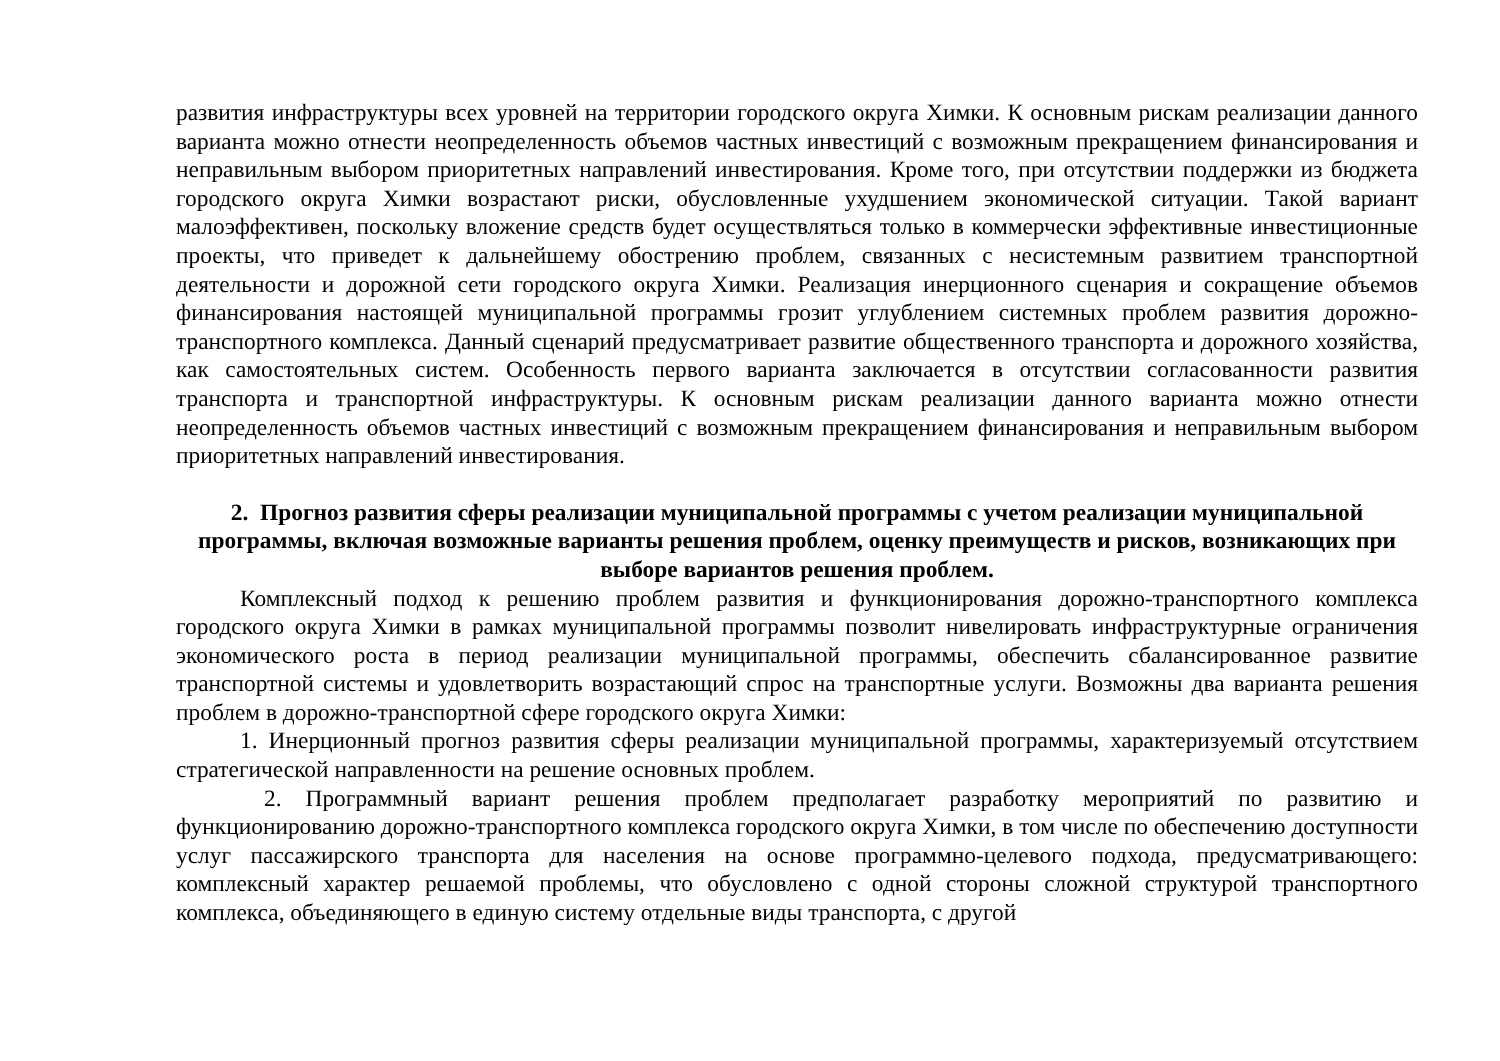развития инфраструктуры всех уровней на территории городского округа Химки. К основным рискам реализации данного варианта можно отнести неопределенность объемов частных инвестиций с возможным прекращением финансирования и неправильным выбором приоритетных направлений инвестирования. Кроме того, при отсутствии поддержки из бюджета городского округа Химки возрастают риски, обусловленные ухудшением экономической ситуации. Такой вариант малоэффективен, поскольку вложение средств будет осуществляться только в коммерчески эффективные инвестиционные проекты, что приведет к дальнейшему обострению проблем, связанных с несистемным развитием транспортной деятельности и дорожной сети городского округа Химки. Реализация инерционного сценария и сокращение объемов финансирования настоящей муниципальной программы грозит углублением системных проблем развития дорожно-транспортного комплекса. Данный сценарий предусматривает развитие общественного транспорта и дорожного хозяйства, как самостоятельных систем. Особенность первого варианта заключается в отсутствии согласованности развития транспорта и транспортной инфраструктуры. К основным рискам реализации данного варианта можно отнести неопределенность объемов частных инвестиций с возможным прекращением финансирования и неправильным выбором приоритетных направлений инвестирования.
2. Прогноз развития сферы реализации муниципальной программы с учетом реализации муниципальной программы, включая возможные варианты решения проблем, оценку преимуществ и рисков, возникающих при выборе вариантов решения проблем.
Комплексный подход к решению проблем развития и функционирования дорожно-транспортного комплекса городского округа Химки в рамках муниципальной программы позволит нивелировать инфраструктурные ограничения экономического роста в период реализации муниципальной программы, обеспечить сбалансированное развитие транспортной системы и удовлетворить возрастающий спрос на транспортные услуги. Возможны два варианта решения проблем в дорожно-транспортной сфере городского округа Химки:
1. Инерционный прогноз развития сферы реализации муниципальной программы, характеризуемый отсутствием стратегической направленности на решение основных проблем.
2. Программный вариант решения проблем предполагает разработку мероприятий по развитию и функционированию дорожно-транспортного комплекса городского округа Химки, в том числе по обеспечению доступности услуг пассажирского транспорта для населения на основе программно-целевого подхода, предусматривающего: комплексный характер решаемой проблемы, что обусловлено с одной стороны сложной структурой транспортного комплекса, объединяющего в единую систему отдельные виды транспорта, с другой